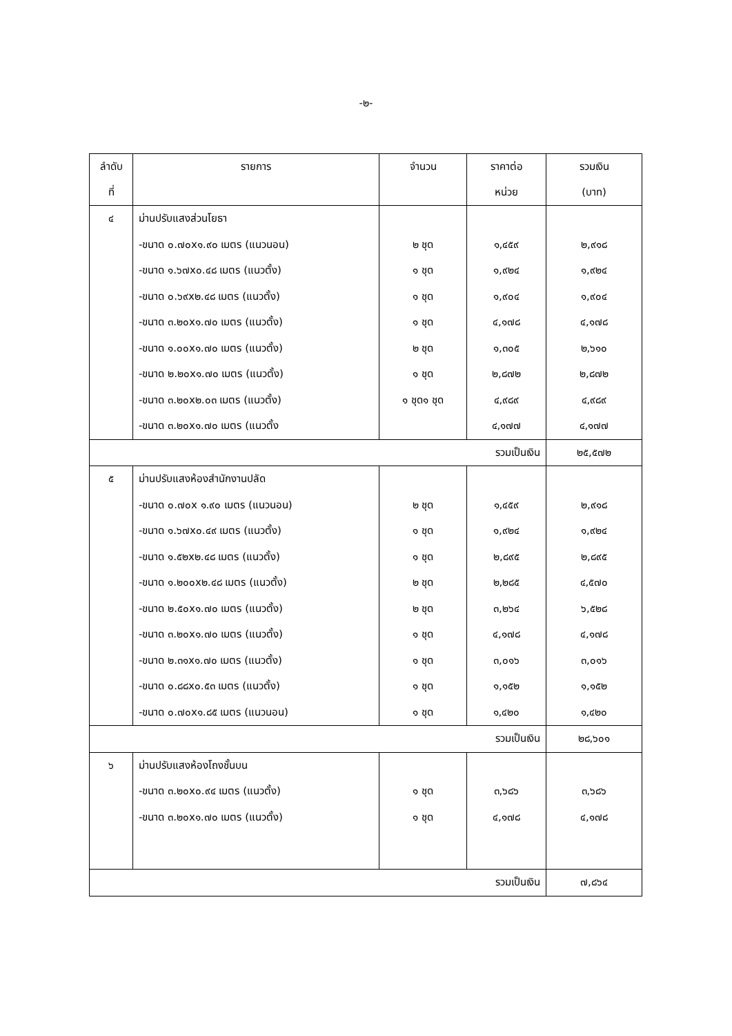-๒-
| ลำดับ ที่ | รายการ | จำนวน | ราคาต่อ หน่วย | รวมเงิน (บาท) |
| --- | --- | --- | --- | --- |
| ๔ | ม่านปรับแสงส่วนโยธา | | | |
| | -ขนาด ๐.๗๐x๑.๙๐ เมตร (แนวนอน) | ๒ ชุด | ๑,๔๕๙ | ๒,๙๑๘ |
| | -ขนาด ๑.๖๗x๐.๔๘ เมตร (แนวตั้ง) | ๑ ชุด | ๑,๙๒๔ | ๑,๙๒๔ |
| | -ขนาด ๐.๖๙x๒.๔๘ เมตร (แนวตั้ง) | ๑ ชุด | ๑,๙๐๔ | ๑,๙๐๔ |
| | -ขนาด ๓.๒๐x๑.๗๐ เมตร (แนวตั้ง) | ๑ ชุด | ๔,๑๗๘ | ๔,๑๗๘ |
| | -ขนาด ๑.๐๐x๑.๗๐ เมตร (แนวตั้ง) | ๒ ชุด | ๑,๓๐๕ | ๒,๖๑๐ |
| | -ขนาด ๒.๒๐x๑.๗๐ เมตร (แนวตั้ง) | ๑ ชุด | ๒,๘๗๒ | ๒,๘๗๒ |
| | -ขนาด ๓.๒๐x๒.๐๓ เมตร (แนวตั้ง) | ๑ ชุด๑ ชุด | ๔,๙๘๙ | ๔,๙๘๙ |
| | -ขนาด ๓.๒๐x๑.๗๐ เมตร (แนวตั้ง | | ๔,๑๗๗ | ๔,๑๗๗ |
| รวมเป็นเงิน | | | | ๒๕,๕๗๒ |
| ๕ | ม่านปรับแสงห้องสำนักงานปลัด | | | |
| | -ขนาด ๐.๗๐x ๑.๙๐ เมตร (แนวนอน) | ๒ ชุด | ๑,๔๕๙ | ๒,๙๑๘ |
| | -ขนาด ๑.๖๗x๐.๔๙ เมตร (แนวตั้ง) | ๑ ชุด | ๑,๙๒๔ | ๑,๙๒๔ |
| | -ขนาด ๑.๕๒x๒.๔๘ เมตร (แนวตั้ง) | ๑ ชุด | ๒,๘๙๕ | ๒,๘๙๕ |
| | -ขนาด ๑.๒๐๐x๒.๔๘ เมตร (แนวตั้ง) | ๒ ชุด | ๒,๒๘๕ | ๔,๕๗๐ |
| | -ขนาด ๒.๕๐x๑.๗๐ เมตร (แนวตั้ง) | ๒ ชุด | ๓,๒๖๔ | ๖,๕๒๘ |
| | -ขนาด ๓.๒๐x๑.๗๐ เมตร (แนวตั้ง) | ๑ ชุด | ๔,๑๗๘ | ๔,๑๗๘ |
| | -ขนาด ๒.๓๑x๑.๗๐ เมตร (แนวตั้ง) | ๑ ชุด | ๓,๐๑๖ | ๓,๐๑๖ |
| | -ขนาด ๐.๘๘x๐.๕๓ เมตร (แนวตั้ง) | ๑ ชุด | ๑,๑๕๒ | ๑,๑๕๒ |
| | -ขนาด ๐.๗๐x๑.๘๕ เมตร (แนวนอน) | ๑ ชุด | ๑,๔๒๐ | ๑,๔๒๐ |
| รวมเป็นเงิน | | | | ๒๘,๖๐๑ |
| ๖ | ม่านปรับแสงห้องโถงชั้นบน | | | |
| | -ขนาด ๓.๒๐x๐.๙๔ เมตร (แนวตั้ง) | ๑ ชุด | ๓,๖๘๖ | ๓,๖๘๖ |
| | -ขนาด ๓.๒๐x๑.๗๐ เมตร (แนวตั้ง) | ๑ ชุด | ๔,๑๗๘ | ๔,๑๗๘ |
| รวมเป็นเงิน | | | | ๗,๘๖๔ |